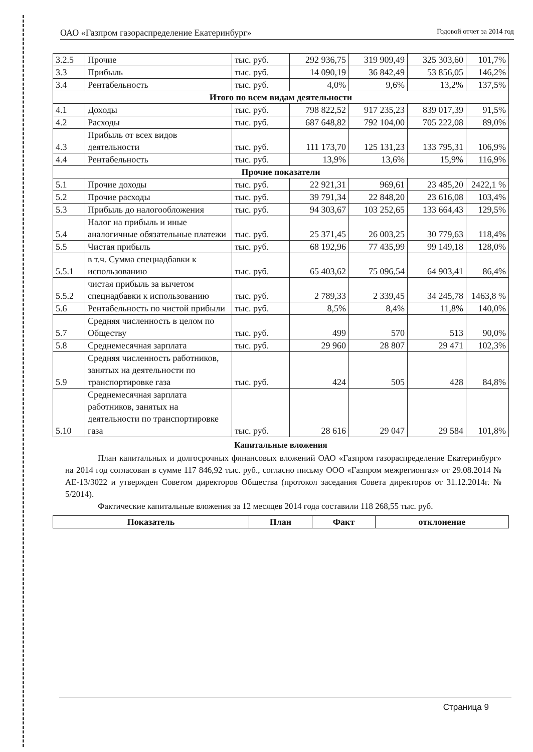ОАО «Газпром газораспределение Екатеринбург» Годовой отчет за 2014 год
| 3.2.5 | Прочие | тыс. руб. | 292 936,75 | 319 909,49 | 325 303,60 | 101,7% |
| 3.3 | Прибыль | тыс. руб. | 14 090,19 | 36 842,49 | 53 856,05 | 146,2% |
| 3.4 | Рентабельность | тыс. руб. | 4,0% | 9,6% | 13,2% | 137,5% |
| Итого по всем видам деятельности | | | | | | |
| 4.1 | Доходы | тыс. руб. | 798 822,52 | 917 235,23 | 839 017,39 | 91,5% |
| 4.2 | Расходы | тыс. руб. | 687 648,82 | 792 104,00 | 705 222,08 | 89,0% |
| 4.3 | Прибыль от всех видов деятельности | тыс. руб. | 111 173,70 | 125 131,23 | 133 795,31 | 106,9% |
| 4.4 | Рентабельность | тыс. руб. | 13,9% | 13,6% | 15,9% | 116,9% |
| Прочие показатели | | | | | | |
| 5.1 | Прочие доходы | тыс. руб. | 22 921,31 | 969,61 | 23 485,20 | 2422,1 % |
| 5.2 | Прочие расходы | тыс. руб. | 39 791,34 | 22 848,20 | 23 616,08 | 103,4% |
| 5.3 | Прибыль до налогообложения | тыс. руб. | 94 303,67 | 103 252,65 | 133 664,43 | 129,5% |
| 5.4 | Налог на прибыль и иные аналогичные обязательные платежи | тыс. руб. | 25 371,45 | 26 003,25 | 30 779,63 | 118,4% |
| 5.5 | Чистая прибыль | тыс. руб. | 68 192,96 | 77 435,99 | 99 149,18 | 128,0% |
| 5.5.1 | в т.ч. Сумма спецнадбавки к использованию | тыс. руб. | 65 403,62 | 75 096,54 | 64 903,41 | 86,4% |
| 5.5.2 | чистая прибыль за вычетом спецнадбавки к использованию | тыс. руб. | 2 789,33 | 2 339,45 | 34 245,78 | 1463,8 % |
| 5.6 | Рентабельность по чистой прибыли | тыс. руб. | 8,5% | 8,4% | 11,8% | 140,0% |
| 5.7 | Средняя численность в целом по Обществу | тыс. руб. | 499 | 570 | 513 | 90,0% |
| 5.8 | Среднемесячная зарплата | тыс. руб. | 29 960 | 28 807 | 29 471 | 102,3% |
| 5.9 | Средняя численность работников, занятых на деятельности по транспортировке газа | тыс. руб. | 424 | 505 | 428 | 84,8% |
| 5.10 | Среднемесячная зарплата работников, занятых на деятельности по транспортировке газа | тыс. руб. | 28 616 | 29 047 | 29 584 | 101,8% |
Капитальные вложения
План капитальных и долгосрочных финансовых вложений ОАО «Газпром газораспределение Екатеринбург» на 2014 год согласован в сумме 117 846,92 тыс. руб., согласно письму ООО «Газпром межрегионгаз» от 29.08.2014 № АЕ-13/3022 и утвержден Советом директоров Общества (протокол заседания Совета директоров от 31.12.2014г. № 5/2014).
Фактические капитальные вложения за 12 месяцев 2014 года составили 118 268,55 тыс. руб.
| Показатель | План | Факт | отклонение |
| --- | --- | --- | --- |
Страница 9